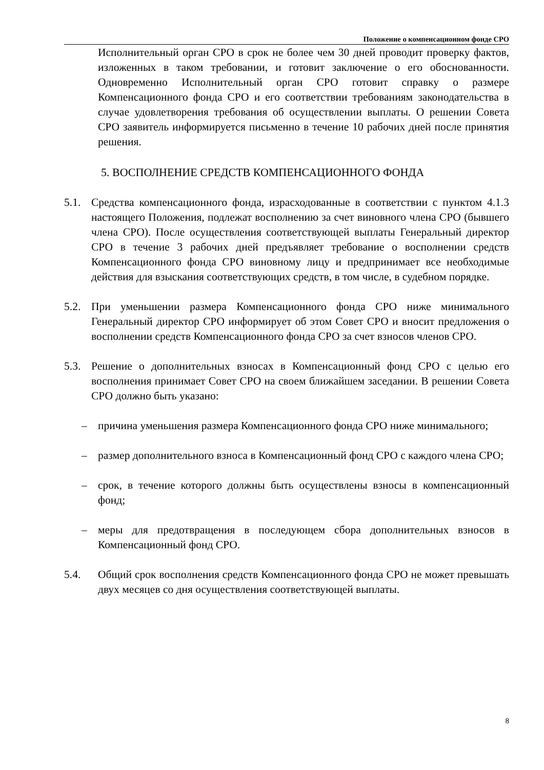Положение о компенсационном фонде СРО
Исполнительный орган СРО в срок не более чем 30 дней проводит проверку фактов, изложенных в таком требовании, и готовит заключение о его обоснованности. Одновременно Исполнительный орган СРО готовит справку о размере Компенсационного фонда СРО и его соответствии требованиям законодательства в случае удовлетворения требования об осуществлении выплаты. О решении Совета СРО заявитель информируется письменно в течение 10 рабочих дней после принятия решения.
5. ВОСПОЛНЕНИЕ СРЕДСТВ КОМПЕНСАЦИОННОГО ФОНДА
5.1. Средства компенсационного фонда, израсходованные в соответствии с пунктом 4.1.3 настоящего Положения, подлежат восполнению за счет виновного члена СРО (бывшего члена СРО). После осуществления соответствующей выплаты Генеральный директор СРО в течение 3 рабочих дней предъявляет требование о восполнении средств Компенсационного фонда СРО виновному лицу и предпринимает все необходимые действия для взыскания соответствующих средств, в том числе, в судебном порядке.
5.2. При уменьшении размера Компенсационного фонда СРО ниже минимального Генеральный директор СРО информирует об этом Совет СРО и вносит предложения о восполнении средств Компенсационного фонда СРО за счет взносов членов СРО.
5.3. Решение о дополнительных взносах в Компенсационный фонд СРО с целью его восполнения принимает Совет СРО на своем ближайшем заседании. В решении Совета СРО должно быть указано:
– причина уменьшения размера Компенсационного фонда СРО ниже минимального;
– размер дополнительного взноса в Компенсационный фонд СРО с каждого члена СРО;
– срок, в течение которого должны быть осуществлены взносы в компенсационный фонд;
– меры для предотвращения в последующем сбора дополнительных взносов в Компенсационный фонд СРО.
5.4. Общий срок восполнения средств Компенсационного фонда СРО не может превышать двух месяцев со дня осуществления соответствующей выплаты.
8